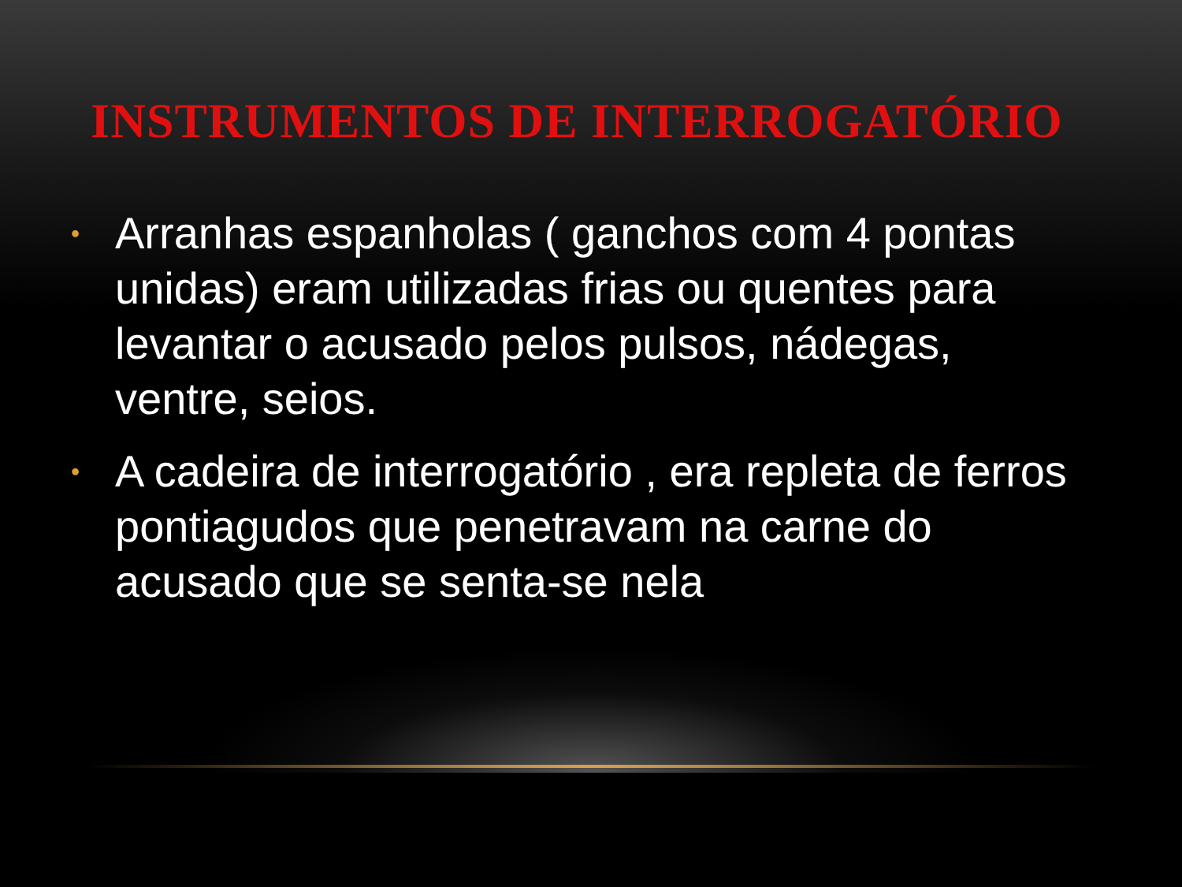INSTRUMENTOS DE INTERROGATÓRIO
• Arranhas espanholas ( ganchos com 4 pontas unidas) eram utilizadas frias ou quentes para levantar o acusado pelos pulsos, nádegas, ventre, seios.
• A cadeira de interrogatório , era repleta de ferros pontiagudos que penetravam na carne do acusado que se senta-se nela